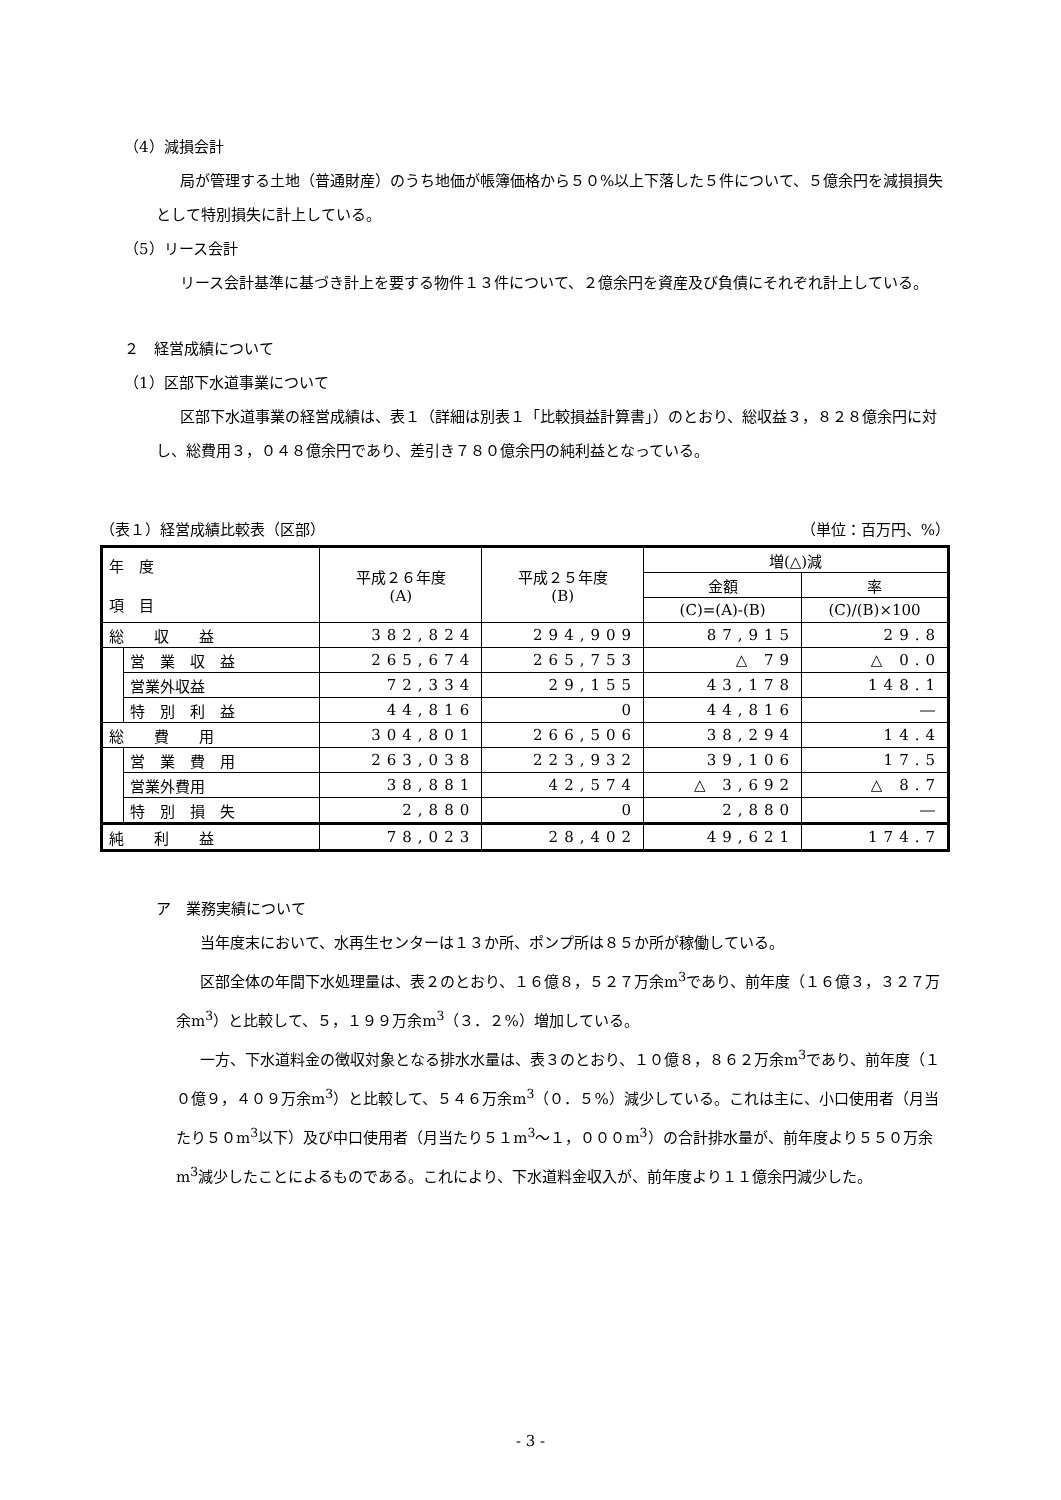（4）減損会計
局が管理する土地（普通財産）のうち地価が帳簿価格から５０%以上下落した５件について、５億余円を減損損失として特別損失に計上している。
（5）リース会計
リース会計基準に基づき計上を要する物件１３件について、２億余円を資産及び負債にそれぞれ計上している。
２　経営成績について
（1）区部下水道事業について
区部下水道事業の経営成績は、表１（詳細は別表１「比較損益計算書」）のとおり、総収益３，８２８億余円に対し、総費用３，０４８億余円であり、差引き７８０億余円の純利益となっている。
（表１）経営成績比較表（区部） （単位：百万円、%）
| 年 度 項 目 | | 平成２６年度 (A) | 平成２５年度 (B) | 増(△)減 | |
| --- | --- | --- | --- | --- | --- |
| | | | | 金額 | 率 |
| | | | | (C)=(A)-(B) | (C)/(B)×100 |
| 総 収 益 | | 382,824 | 294,909 | 87,915 | 29.8 |
| | 営 業 収 益 | 265,674 | 265,753 | △ 79 | △ 0.0 |
| | 営業外収益 | 72,334 | 29,155 | 43,178 | 148.1 |
| | 特 別 利 益 | 44,816 | 0 | 44,816 | ― |
| 総 費 用 | | 304,801 | 266,506 | 38,294 | 14.4 |
| | 営 業 費 用 | 263,038 | 223,932 | 39,106 | 17.5 |
| | 営業外費用 | 38,881 | 42,574 | △ 3,692 | △ 8.7 |
| | 特 別 損 失 | 2,880 | 0 | 2,880 | ― |
| 純 利 益 | | 78,023 | 28,402 | 49,621 | 174.7 |
ア　業務実績について
当年度末において、水再生センターは１３か所、ポンプ所は８５か所が稼働している。
区部全体の年間下水処理量は、表２のとおり、１６億８，５２７万余m<sup>3</sup>であり、前年度（１６億３，３２７万余m<sup>3</sup>）と比較して、５，１９９万余m<sup>3</sup>（３．２%）増加している。
一方、下水道料金の徴収対象となる排水水量は、表３のとおり、１０億８，８６２万余m<sup>3</sup>であり、前年度（１０億９，４０９万余m<sup>3</sup>）と比較して、５４６万余m<sup>3</sup>（０．５%）減少している。これは主に、小口使用者（月当たり５０m<sup>3</sup>以下）及び中口使用者（月当たり５１m<sup>3</sup>～１，０００m<sup>3</sup>）の合計排水量が、前年度より５５０万余m<sup>3</sup>減少したことによるものである。これにより、下水道料金収入が、前年度より１１億余円減少した。
- 3 -